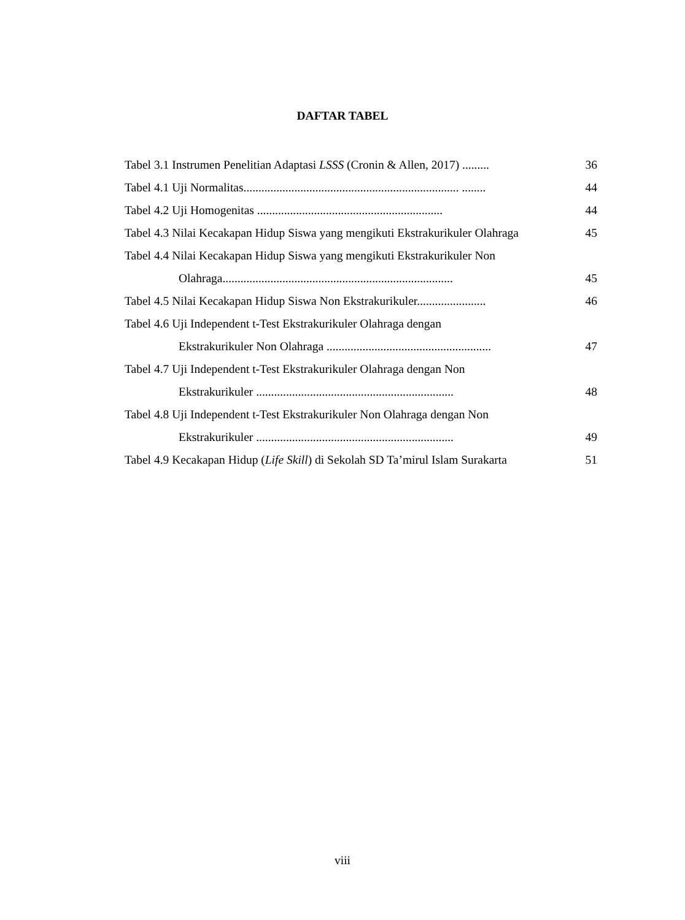DAFTAR TABEL
Tabel 3.1 Instrumen Penelitian Adaptasi LSSS (Cronin & Allen, 2017) ......... 36
Tabel 4.1 Uji Normalitas........................................................................ ........ 44
Tabel 4.2 Uji Homogenitas .............................................................. 44
Tabel 4.3 Nilai Kecakapan Hidup Siswa yang mengikuti Ekstrakurikuler Olahraga 45
Tabel 4.4 Nilai Kecakapan Hidup Siswa yang mengikuti Ekstrakurikuler Non
Olahraga............................................................................. 45
Tabel 4.5 Nilai Kecakapan Hidup Siswa Non Ekstrakurikuler....................... 46
Tabel 4.6 Uji Independent t-Test Ekstrakurikuler Olahraga dengan
Ekstrakurikuler Non Olahraga ....................................................... 47
Tabel 4.7 Uji Independent t-Test Ekstrakurikuler Olahraga dengan Non
Ekstrakurikuler .................................................................. 48
Tabel 4.8 Uji Independent t-Test Ekstrakurikuler Non Olahraga dengan Non
Ekstrakurikuler .................................................................. 49
Tabel 4.9 Kecakapan Hidup (Life Skill) di Sekolah SD Ta’mirul Islam Surakarta 51
viii